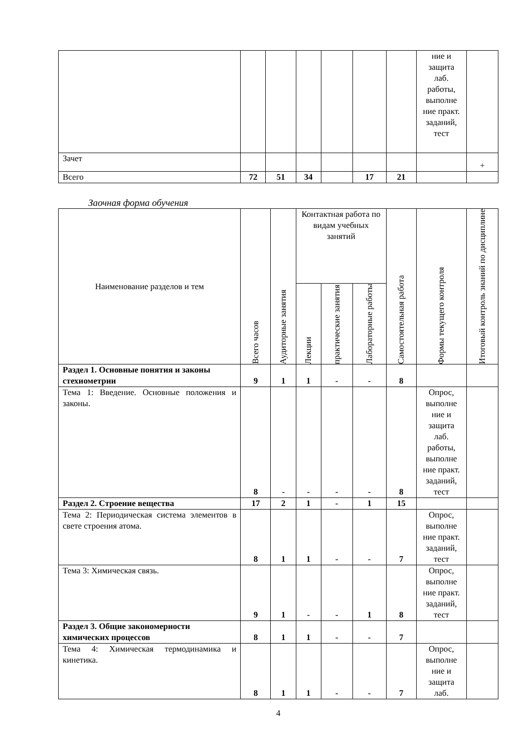| | | | | | | | ние и защита лаб. работы, выполне ние практ. заданий, тест | |
| Зачет | | | | | | | | + |
| Всего | 72 | 51 | 34 | | 17 | 21 | | |
Заочная форма обучения
| Наименование разделов и тем | Всего часов | Аудиторные занятия | Контактная работа по видам учебных занятий | | | Самостоятельная работа | Формы текущего контроля | Итоговый контроль знаний по дисциплине |
| --- | --- | --- | --- | --- | --- | --- | --- | --- |
| | | | Лекции | практические занятия | Лабораторные работы | | | |
| Раздел 1. Основные понятия и законы стехиометрии | 9 | 1 | 1 | - | - | 8 | | |
| Тема 1: Введение. Основные положения и законы. | 8 | - | - | - | - | 8 | Опрос, выполне ние и защита лаб. работы, выполне ние практ. заданий, тест | |
| Раздел 2. Строение вещества | 17 | 2 | 1 | - | 1 | 15 | | |
| Тема 2: Периодическая система элементов в свете строения атома. | 8 | 1 | 1 | - | - | 7 | Опрос, выполне ние практ. заданий, тест | |
| Тема 3: Химическая связь. | 9 | 1 | - | - | 1 | 8 | Опрос, выполне ние практ. заданий, тест | |
| Раздел 3. Общие закономерности химических процессов | 8 | 1 | 1 | - | - | 7 | | |
| Тема 4: Химическая термодинамика и кинетика. | 8 | 1 | 1 | - | - | 7 | Опрос, выполне ние и защита лаб. | |
4